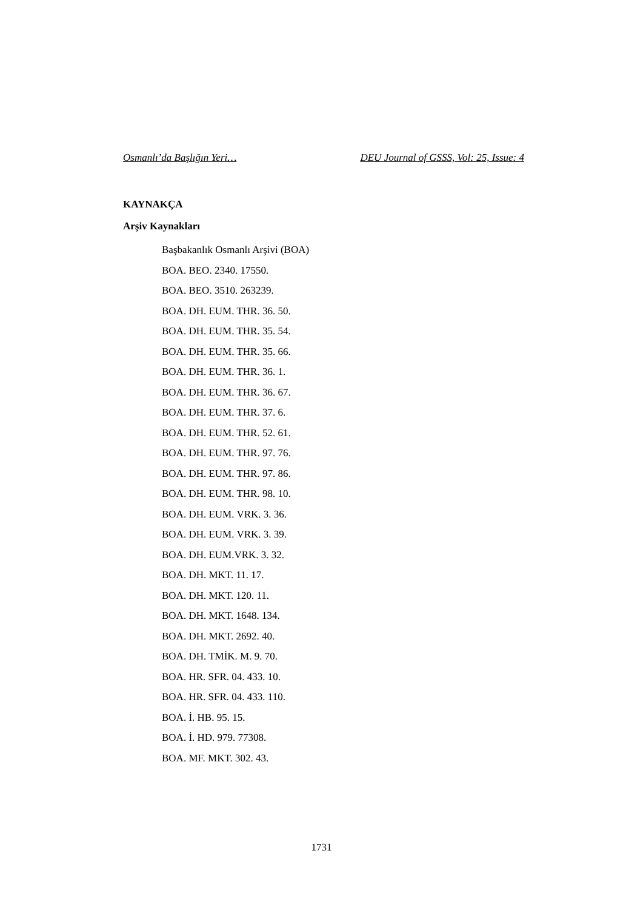Osmanlı’da Başlığın Yeri… DEU Journal of GSSS, Vol: 25, Issue: 4
KAYNAKÇA
Arşiv Kaynakları
Başbakanlık Osmanlı Arşivi (BOA)
BOA. BEO. 2340. 17550.
BOA. BEO. 3510. 263239.
BOA. DH. EUM. THR. 36. 50.
BOA. DH. EUM. THR. 35. 54.
BOA. DH. EUM. THR. 35. 66.
BOA. DH. EUM. THR. 36. 1.
BOA. DH. EUM. THR. 36. 67.
BOA. DH. EUM. THR. 37. 6.
BOA. DH. EUM. THR. 52. 61.
BOA. DH. EUM. THR. 97. 76.
BOA. DH. EUM. THR. 97. 86.
BOA. DH. EUM. THR. 98. 10.
BOA. DH. EUM. VRK. 3. 36.
BOA. DH. EUM. VRK. 3. 39.
BOA. DH. EUM.VRK. 3. 32.
BOA. DH. MKT. 11. 17.
BOA. DH. MKT. 120. 11.
BOA. DH. MKT. 1648. 134.
BOA. DH. MKT. 2692. 40.
BOA. DH. TMİK. M. 9. 70.
BOA. HR. SFR. 04. 433. 10.
BOA. HR. SFR. 04. 433. 110.
BOA. İ. HB. 95. 15.
BOA. İ. HD. 979. 77308.
BOA. MF. MKT. 302. 43.
1731